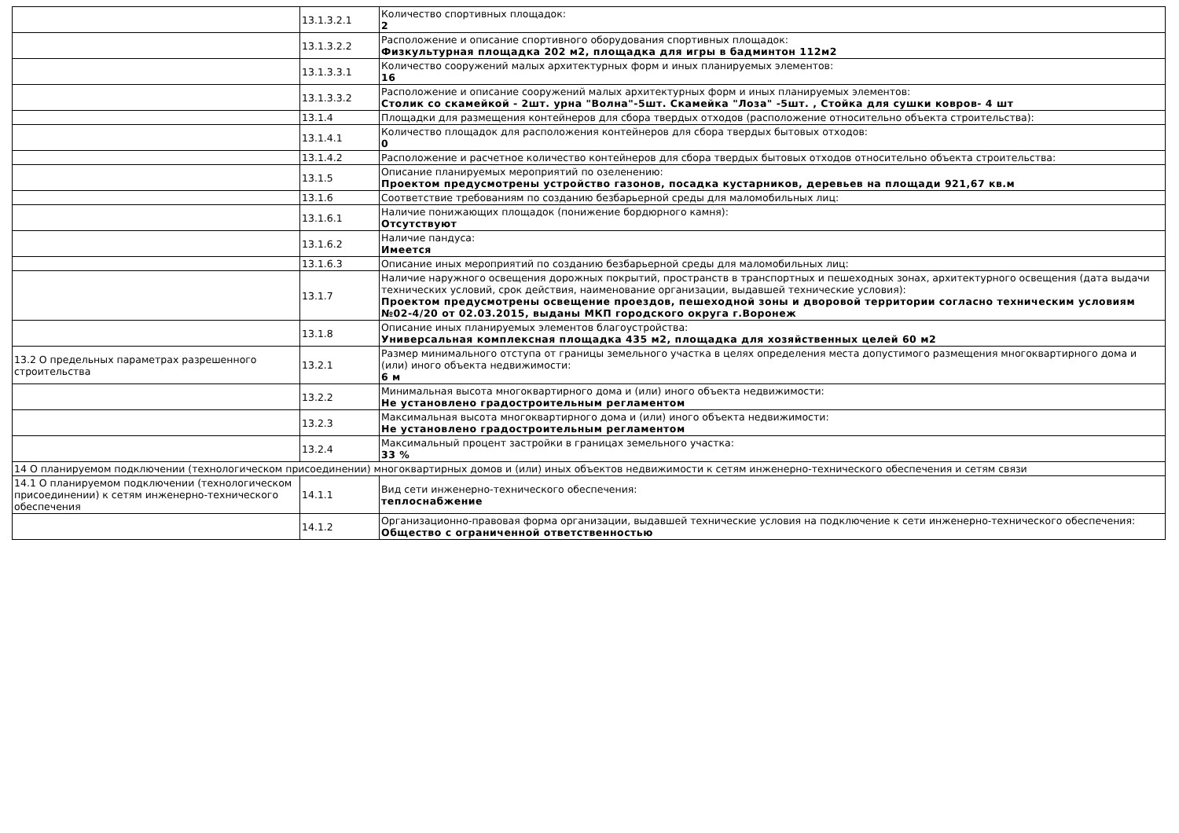| | 13.1.3.2.1 | Количество спортивных площадок: 2 |
| | 13.1.3.2.2 | Расположение и описание спортивного оборудования спортивных площадок: Физкультурная площадка 202 м2, площадка для игры в бадминтон 112м2 |
| | 13.1.3.3.1 | Количество сооружений малых архитектурных форм и иных планируемых элементов: 16 |
| | 13.1.3.3.2 | Расположение и описание сооружений малых архитектурных форм и иных планируемых элементов: Столик со скамейкой - 2шт. урна "Волна"-5шт. Скамейка "Лоза" -5шт. , Стойка для сушки ковров- 4 шт |
| | 13.1.4 | Площадки для размещения контейнеров для сбора твердых отходов (расположение относительно объекта строительства): |
| | 13.1.4.1 | Количество площадок для расположения контейнеров для сбора твердых бытовых отходов: 0 |
| | 13.1.4.2 | Расположение и расчетное количество контейнеров для сбора твердых бытовых отходов относительно объекта строительства: |
| | 13.1.5 | Описание планируемых мероприятий по озеленению: Проектом предусмотрены устройство газонов, посадка кустарников, деревьев на площади 921,67 кв.м |
| | 13.1.6 | Соответствие требованиям по созданию безбарьерной среды для маломобильных лиц: |
| | 13.1.6.1 | Наличие понижающих площадок (понижение бордюрного камня): Отсутствуют |
| | 13.1.6.2 | Наличие пандуса: Имеется |
| | 13.1.6.3 | Описание иных мероприятий по созданию безбарьерной среды для маломобильных лиц: |
| | 13.1.7 | Наличие наружного освещения дорожных покрытий, пространств в транспортных и пешеходных зонах, архитектурного освещения (дата выдачи технических условий, срок действия, наименование организации, выдавшей технические условия): Проектом предусмотрены освещение проездов, пешеходной зоны и дворовой территории согласно техническим условиям №02-4/20 от 02.03.2015, выданы МКП городского округа г.Воронеж |
| | 13.1.8 | Описание иных планируемых элементов благоустройства: Универсальная комплексная площадка 435 м2, площадка для хозяйственных целей 60 м2 |
| 13.2 О предельных параметрах разрешенного строительства | 13.2.1 | Размер минимального отступа от границы земельного участка в целях определения места допустимого размещения многоквартирного дома и (или) иного объекта недвижимости: 6 м |
| | 13.2.2 | Минимальная высота многоквартирного дома и (или) иного объекта недвижимости: Не установлено градостроительным регламентом |
| | 13.2.3 | Максимальная высота многоквартирного дома и (или) иного объекта недвижимости: Не установлено градостроительным регламентом |
| | 13.2.4 | Максимальный процент застройки в границах земельного участка: 33 % |
| 14 О планируемом подключении (технологическом присоединении) многоквартирных домов и (или) иных объектов недвижимости к сетям инженерно-технического обеспечения и сетям связи | | |
| 14.1 О планируемом подключении (технологическом присоединении) к сетям инженерно-технического обеспечения | 14.1.1 | Вид сети инженерно-технического обеспечения: теплоснабжение |
| | 14.1.2 | Организационно-правовая форма организации, выдавшей технические условия на подключение к сети инженерно-технического обеспечения: Общество с ограниченной ответственностью |